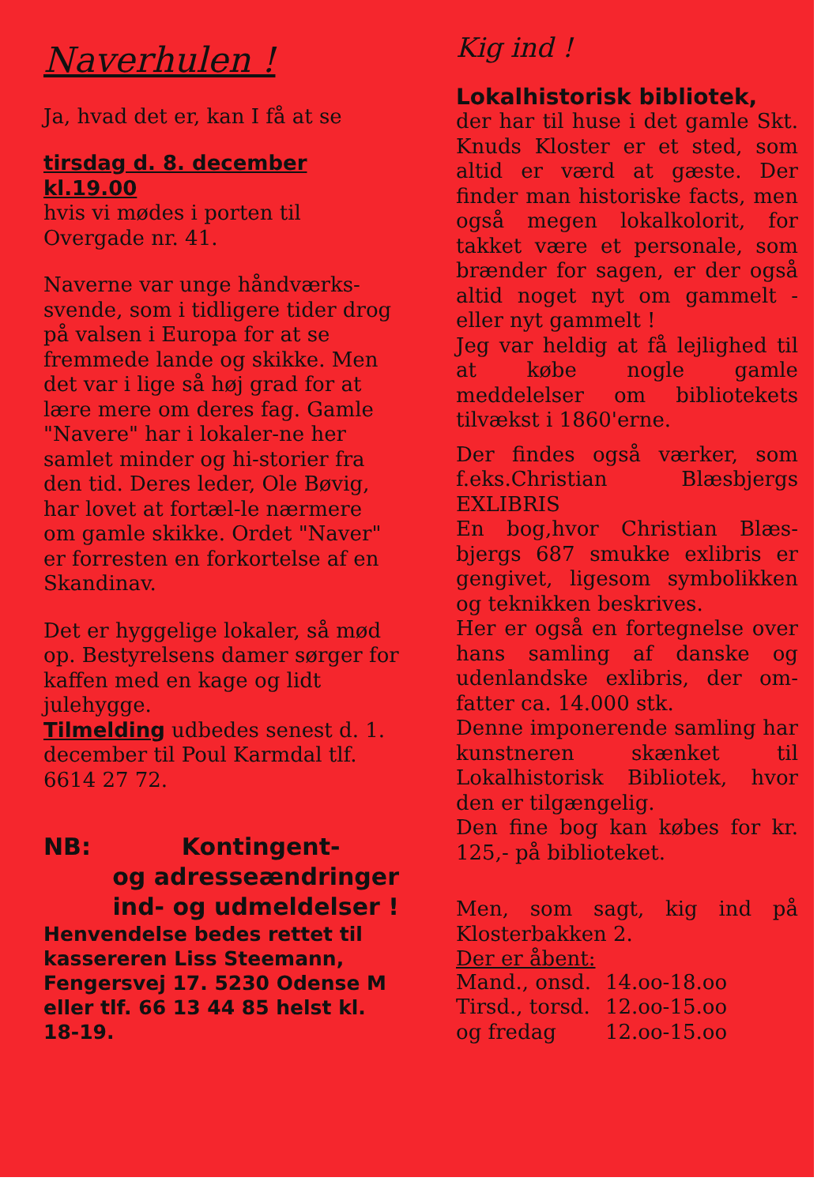Naverhulen !
Ja, hvad det er, kan I få at se
tirsdag d. 8. december
kl.19.00
hvis vi mødes i porten til Overgade nr. 41.
Naverne var unge håndværks-svende, som i tidligere tider drog på valsen i Europa for at se fremmede lande og skikke. Men det var i lige så høj grad for at lære mere om deres fag. Gamle "Navere" har i lokaler-ne her samlet minder og hi-storier fra den tid. Deres leder, Ole Bøvig, har lovet at fortæl-le nærmere om gamle skikke. Ordet "Naver" er forresten en forkortelse af en Skandinav.
Det er hyggelige lokaler, så mød op. Bestyrelsens damer sørger for kaffen med en kage og lidt julehygge.
Tilmelding udbedes senest d. 1. december til Poul Karmdal tlf. 6614 27 72.
NB: Kontingent-
og adresseændringer
ind- og udmeldelser !
Henvendelse bedes rettet til kassereren Liss Steemann, Fengersvej 17. 5230 Odense M eller tlf. 66 13 44 85 helst kl. 18-19.
Kig ind !
Lokalhistorisk bibliotek,
der har til huse i det gamle Skt. Knuds Kloster er et sted, som altid er værd at gæste. Der finder man historiske facts, men også megen lokalkolorit, for takket være et personale, som brænder for sagen, er der også altid noget nyt om gammelt - eller nyt gammelt !
Jeg var heldig at få lejlighed til at købe nogle gamle meddelelser om bibliotekets tilvækst i 1860'erne.
Der findes også værker, som f.eks.Christian Blæsbjergs EXLIBRIS
En bog,hvor Christian Blæs-bjergs 687 smukke exlibris er gengivet, ligesom symbolikken og teknikken beskrives.
Her er også en fortegnelse over hans samling af danske og udenlandske exlibris, der om-fatter ca. 14.000 stk.
Denne imponerende samling har kunstneren skænket til Lokalhistorisk Bibliotek, hvor den er tilgængelig.
Den fine bog kan købes for kr. 125,- på biblioteket.
Men, som sagt, kig ind på Klosterbakken 2.
Der er åbent:
| Mand., onsd. | 14.oo-18.oo |
| Tirsd., torsd. | 12.oo-15.oo |
| og fredag | 12.oo-15.oo |